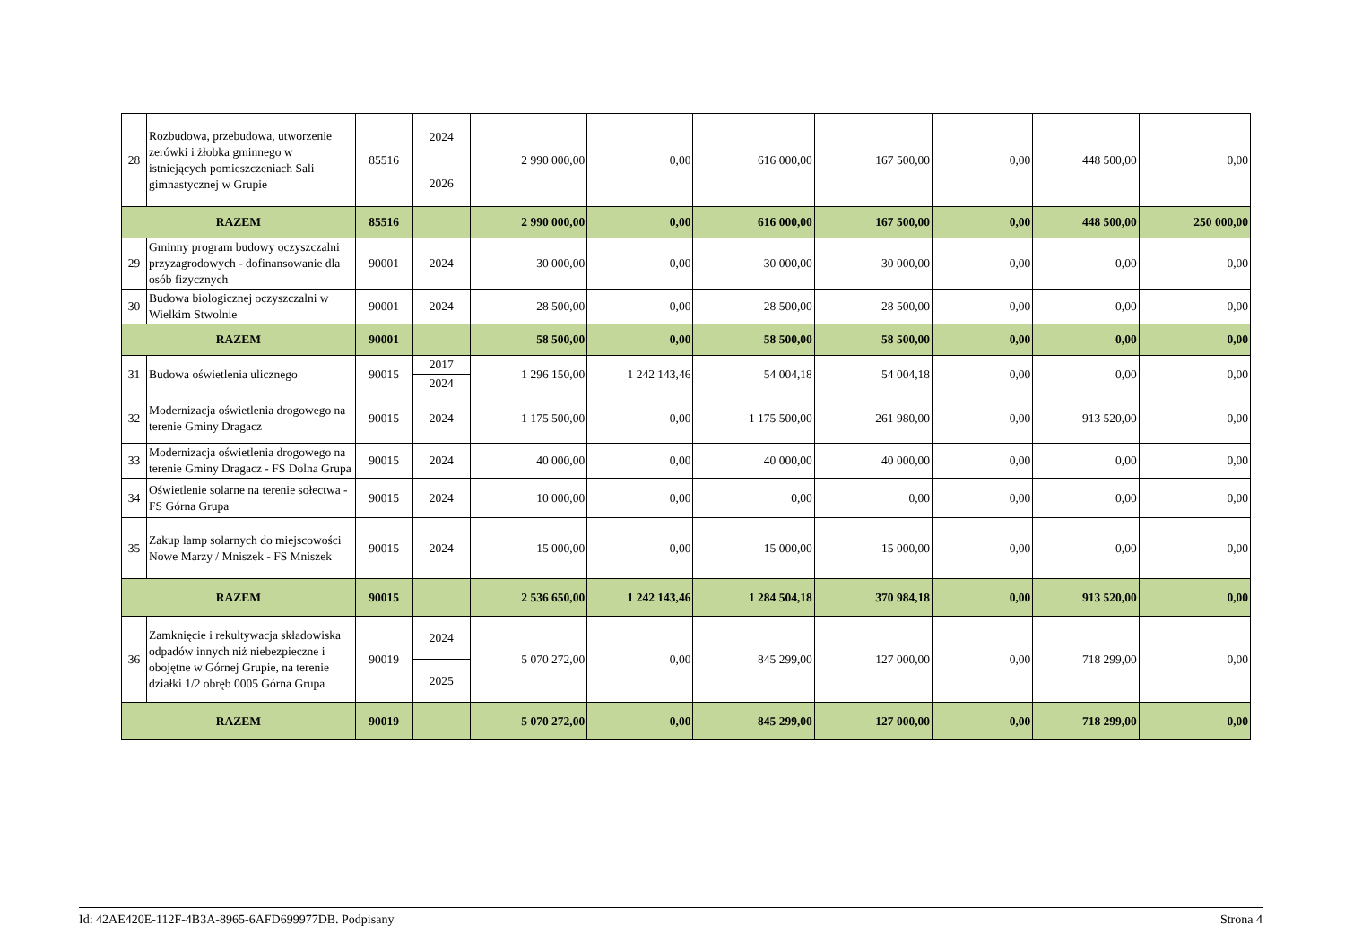| 28 | Rozbudowa, przebudowa, utworzenie zerówki i żłobka gminnego w istniejących pomieszczeniach Sali gimnastycznej w Grupie | 85516 | 2024 | 2 990 000,00 | 0,00 | 616 000,00 | 167 500,00 | 0,00 | 448 500,00 | 0,00 |
| | | | 2026 | | | | | | | |
| RAZEM | | 85516 | | 2 990 000,00 | 0,00 | 616 000,00 | 167 500,00 | 0,00 | 448 500,00 | 250 000,00 |
| 29 | Gminny program budowy oczyszczalni przyzagrodowych - dofinansowanie dla osób fizycznych | 90001 | 2024 | 30 000,00 | 0,00 | 30 000,00 | 30 000,00 | 0,00 | 0,00 | 0,00 |
| 30 | Budowa biologicznej oczyszczalni w Wielkim Stwolnie | 90001 | 2024 | 28 500,00 | 0,00 | 28 500,00 | 28 500,00 | 0,00 | 0,00 | 0,00 |
| RAZEM | | 90001 | | 58 500,00 | 0,00 | 58 500,00 | 58 500,00 | 0,00 | 0,00 | 0,00 |
| 31 | Budowa oświetlenia ulicznego | 90015 | 2017 | 1 296 150,00 | 1 242 143,46 | 54 004,18 | 54 004,18 | 0,00 | 0,00 | 0,00 |
| | | | 2024 | | | | | | | |
| 32 | Modernizacja oświetlenia drogowego na terenie Gminy Dragacz | 90015 | 2024 | 1 175 500,00 | 0,00 | 1 175 500,00 | 261 980,00 | 0,00 | 913 520,00 | 0,00 |
| 33 | Modernizacja oświetlenia drogowego na terenie Gminy Dragacz - FS Dolna Grupa | 90015 | 2024 | 40 000,00 | 0,00 | 40 000,00 | 40 000,00 | 0,00 | 0,00 | 0,00 |
| 34 | Oświetlenie solarne na terenie sołectwa - FS Górna Grupa | 90015 | 2024 | 10 000,00 | 0,00 | 0,00 | 0,00 | 0,00 | 0,00 | 0,00 |
| 35 | Zakup lamp solarnych do miejscowości Nowe Marzy / Mniszek - FS Mniszek | 90015 | 2024 | 15 000,00 | 0,00 | 15 000,00 | 15 000,00 | 0,00 | 0,00 | 0,00 |
| RAZEM | | 90015 | | 2 536 650,00 | 1 242 143,46 | 1 284 504,18 | 370 984,18 | 0,00 | 913 520,00 | 0,00 |
| 36 | Zamknięcie i rekultywacja składowiska odpadów innych niż niebezpieczne i obojętne w Górnej Grupie, na terenie działki 1/2 obręb 0005 Górna Grupa | 90019 | 2024 | 5 070 272,00 | 0,00 | 845 299,00 | 127 000,00 | 0,00 | 718 299,00 | 0,00 |
| | | | 2025 | | | | | | | |
| RAZEM | | 90019 | | 5 070 272,00 | 0,00 | 845 299,00 | 127 000,00 | 0,00 | 718 299,00 | 0,00 |
Id: 42AE420E-112F-4B3A-8965-6AFD699977DB. Podpisany Strona 4